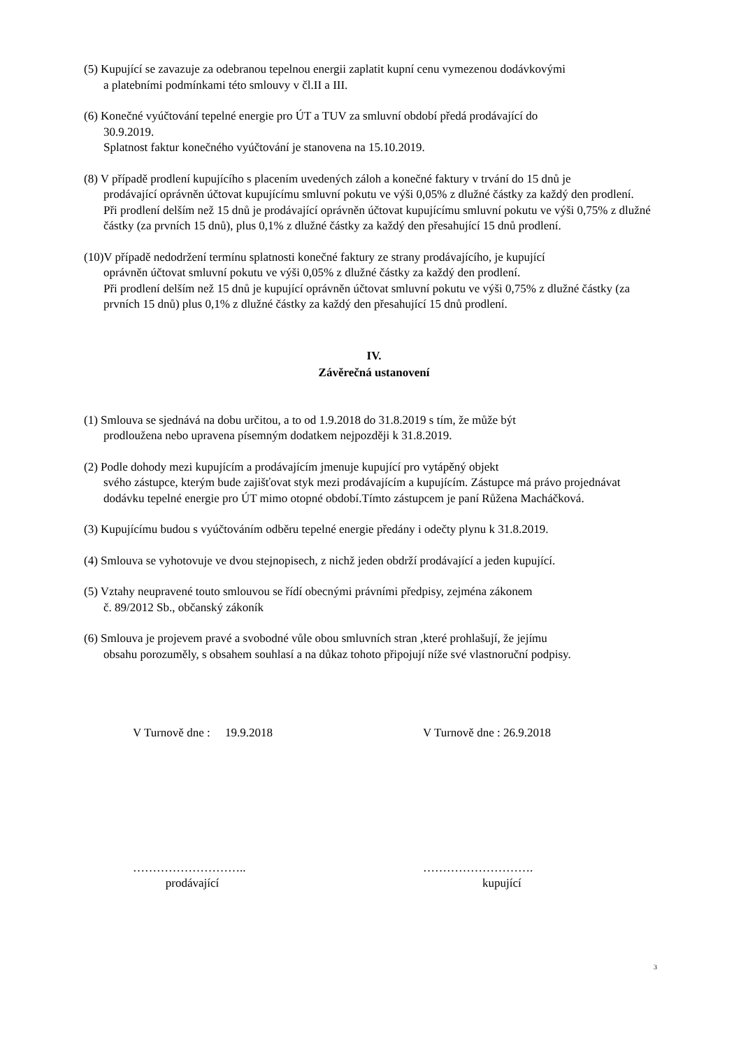(5) Kupující se zavazuje za odebranou tepelnou energii zaplatit kupní cenu vymezenou dodávkovými
a platebními podmínkami této smlouvy v čl.II a III.
(6) Konečné vyúčtování tepelné energie pro ÚT a TUV za smluvní období předá prodávající do
30.9.2019.
Splatnost faktur konečného vyúčtování je stanovena na 15.10.2019.
(8) V případě prodlení kupujícího s placením uvedených záloh a konečné faktury v trvání do 15 dnů je
prodávající oprávněn účtovat kupujícímu smluvní pokutu ve výši 0,05% z dlužné částky za každý den prodlení.
Při prodlení delším než 15 dnů je prodávající oprávněn účtovat kupujícímu smluvní pokutu ve výši 0,75% z dlužné částky (za prvních 15 dnů), plus 0,1% z dlužné částky za každý den přesahující 15 dnů prodlení.
(10)V případě nedodržení termínu splatnosti konečné faktury ze strany prodávajícího, je kupující
oprávněn účtovat smluvní pokutu ve výši 0,05% z dlužné částky za každý den prodlení.
Při prodlení delším než 15 dnů je kupující oprávněn účtovat smluvní pokutu ve výši 0,75% z dlužné částky (za prvních 15 dnů) plus 0,1% z dlužné částky za každý den přesahující 15 dnů prodlení.
IV.
Závěrečná ustanovení
(1) Smlouva se sjednává na dobu určitou, a to od 1.9.2018 do 31.8.2019 s tím, že může být
prodloužena nebo upravena písemným dodatkem nejpozději k 31.8.2019.
(2) Podle dohody mezi kupujícím a prodávajícím jmenuje kupující pro vytápěný objekt
svého zástupce, kterým bude zajišťovat styk mezi prodávajícím a kupujícím. Zástupce má právo projednávat dodávku tepelné energie pro ÚT mimo otopné období.Tímto zástupcem je paní Růžena Macháčková.
(3) Kupujícímu budou s vyúčtováním odběru tepelné energie předány i odečty plynu k 31.8.2019.
(4) Smlouva se vyhotovuje ve dvou stejnopisech, z nichž jeden obdrží prodávající a jeden kupující.
(5) Vztahy neupravené touto smlouvou se řídí obecnými právními předpisy, zejména zákonem
č. 89/2012 Sb., občanský zákoník
(6) Smlouva je projevem pravé a svobodné vůle obou smluvních stran ,které prohlašují, že jejímu
obsahu porozuměly, s obsahem souhlasí a na důkaz tohoto připojují níže své vlastnoruční podpisy.
V Turnově dne : 19.9.2018 V Turnově dne : 26.9.2018
………………………..
prodávající
……………………….
kupující
3